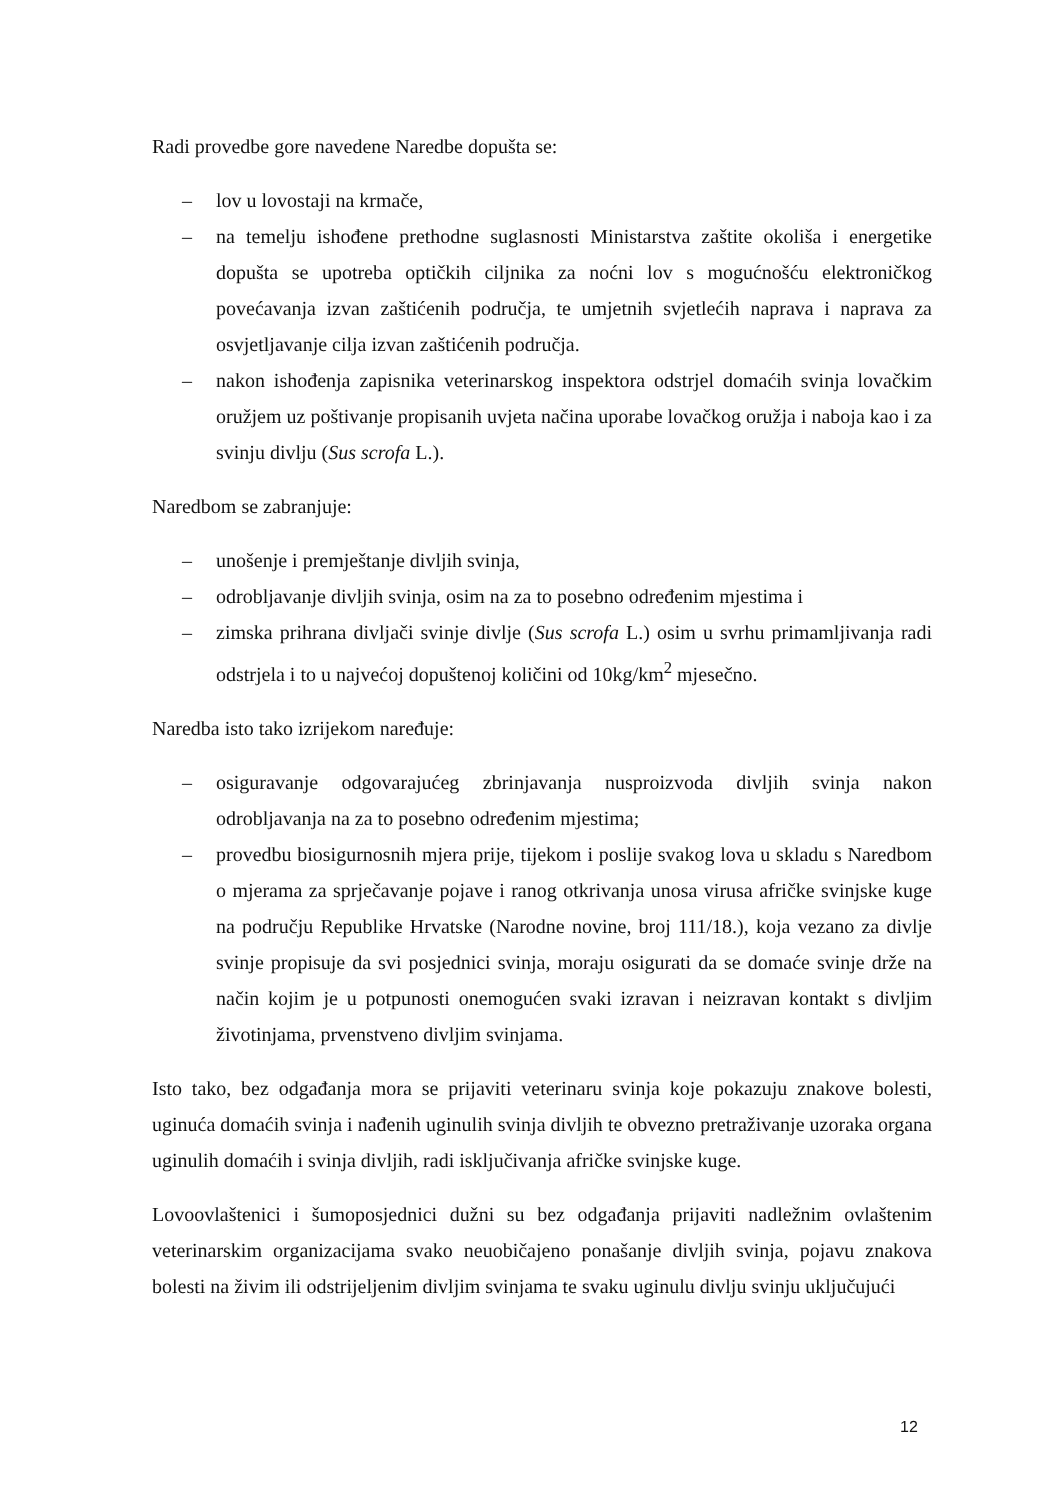Radi provedbe gore navedene Naredbe dopušta se:
– lov u lovostaji na krmače,
– na temelju ishođene prethodne suglasnosti Ministarstva zaštite okoliša i energetike dopušta se upotreba optičkih ciljnika za noćni lov s mogućnošću elektroničkog povećavanja izvan zaštićenih područja, te umjetnih svjetlećih naprava i naprava za osvjetljavanje cilja izvan zaštićenih područja.
– nakon ishođenja zapisnika veterinarskog inspektora odstrjel domaćih svinja lovačkim oružjem uz poštivanje propisanih uvjeta načina uporabe lovačkog oružja i naboja kao i za svinju divlju (Sus scrofa L.).
Naredbom se zabranjuje:
– unošenje i premještanje divljih svinja,
– odrobljavanje divljih svinja, osim na za to posebno određenim mjestima i
– zimska prihrana divljači svinje divlje (Sus scrofa L.) osim u svrhu primamljivanja radi odstrjela i to u najvećoj dopuštenoj količini od 10kg/km<sup>2</sup> mjesečno.
Naredba isto tako izrijekom naređuje:
– osiguravanje odgovarajućeg zbrinjavanja nusproizvoda divljih svinja nakon odrobljavanja na za to posebno određenim mjestima;
– provedbu biosigurnosnih mjera prije, tijekom i poslije svakog lova u skladu s Naredbom o mjerama za sprječavanje pojave i ranog otkrivanja unosa virusa afričke svinjske kuge na području Republike Hrvatske (Narodne novine, broj 111/18.), koja vezano za divlje svinje propisuje da svi posjednici svinja, moraju osigurati da se domaće svinje drže na način kojim je u potpunosti onemogućen svaki izravan i neizravan kontakt s divljim životinjama, prvenstveno divljim svinjama.
Isto tako, bez odgađanja mora se prijaviti veterinaru svinja koje pokazuju znakove bolesti, uginuća domaćih svinja i nađenih uginulih svinja divljih te obvezno pretraživanje uzoraka organa uginulih domaćih i svinja divljih, radi isključivanja afričke svinjske kuge.
Lovoovlaštenici i šumoposjednici dužni su bez odgađanja prijaviti nadležnim ovlaštenim veterinarskim organizacijama svako neuobičajeno ponašanje divljih svinja, pojavu znakova bolesti na živim ili odstrijeljenim divljim svinjama te svaku uginulu divlju svinju uključujući
12